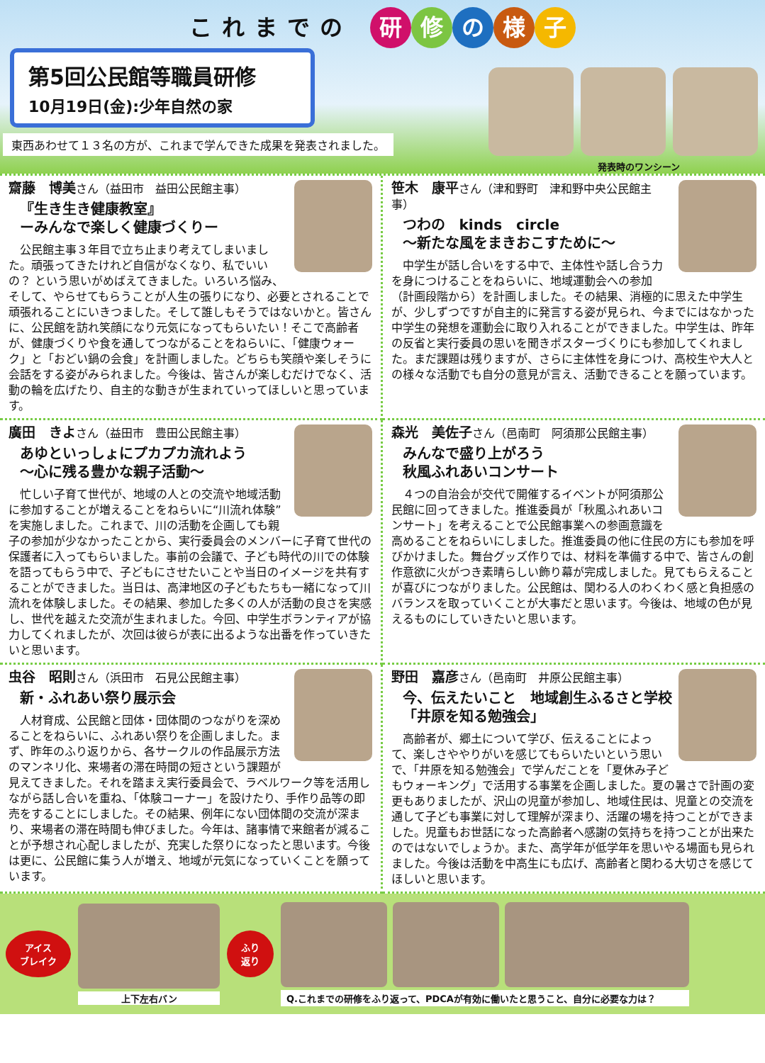これまでの 研修の様子
第5回公民館等職員研修
10月19日(金):少年自然の家
東西あわせて１３名の方が、これまで学んできた成果を発表されました。
発表時のワンシーン
齋藤　博美さん（益田市　益田公民館主事）
『生き生き健康教室』
ーみんなで楽しく健康づくりー
　公民館主事３年目で立ち止まり考えてしまいました。頑張ってきたけれど自信がなくなり、私でいいの？ という思いがめばえてきました。いろいろ悩み、そして、やらせてもらうことが人生の張りになり、必要とされることで頑張れることにいきつました。そして誰しもそうではないかと。皆さんに、公民館を訪れ笑顔になり元気になってもらいたい！そこで高齢者が、健康づくりや食を通してつながることをねらいに、「健康ウォーク」と「おどい鍋の会食」を計画しました。どちらも笑顔や楽しそうに会話をする姿がみられました。今後は、皆さんが楽しむだけでなく、活動の輪を広げたり、自主的な動きが生まれていってほしいと思っています。
笹木　康平さん（津和野町　津和野中央公民館主事）
つわの　kinds　circle
～新たな風をまきおこすために～
　中学生が話し合いをする中で、主体性や話し合う力を身につけることをねらいに、地域運動会への参加（計画段階から）を計画しました。その結果、消極的に思えた中学生が、少しずつですが自主的に発言する姿が見られ、今までにはなかった中学生の発想を運動会に取り入れることができました。中学生は、昨年の反省と実行委員の思いを聞きポスターづくりにも参加してくれました。まだ課題は残りますが、さらに主体性を身につけ、高校生や大人との様々な活動でも自分の意見が言え、活動できることを願っています。
廣田　きよさん（益田市　豊田公民館主事）
あゆといっしょにプカプカ流れよう
～心に残る豊かな親子活動～
　忙しい子育て世代が、地域の人との交流や地域活動に参加することが増えることをねらいに“川流れ体験”を実施しました。これまで、川の活動を企画しても親子の参加が少なかったことから、実行委員会のメンバーに子育て世代の保護者に入ってもらいました。事前の会議で、子ども時代の川での体験を語ってもらう中で、子どもにさせたいことや当日のイメージを共有することができました。当日は、高津地区の子どもたちも一緒になって川流れを体験しました。その結果、参加した多くの人が活動の良さを実感し、世代を越えた交流が生まれました。今回、中学生ボランティアが協力してくれましたが、次回は彼らが表に出るような出番を作っていきたいと思います。
森光　美佐子さん（邑南町　阿須那公民館主事）
みんなで盛り上がろう
秋風ふれあいコンサート
　４つの自治会が交代で開催するイベントが阿須那公民館に回ってきました。推進委員が「秋風ふれあいコンサート」を考えることで公民館事業への参画意識を高めることをねらいにしました。推進委員の他に住民の方にも参加を呼びかけました。舞台グッズ作りでは、材料を準備する中で、皆さんの創作意欲に火がつき素晴らしい飾り幕が完成しました。見てもらえることが喜びにつながりました。公民館は、関わる人のわくわく感と負担感のバランスを取っていくことが大事だと思います。今後は、地域の色が見えるものにしていきたいと思います。
虫谷　昭則さん（浜田市　石見公民館主事）
新・ふれあい祭り展示会
　人材育成、公民館と団体・団体間のつながりを深めることをねらいに、ふれあい祭りを企画しました。まず、昨年のふり返りから、各サークルの作品展示方法のマンネリ化、来場者の滞在時間の短さという課題が見えてきました。それを踏まえ実行委員会で、ラベルワーク等を活用しながら話し合いを重ね、「体験コーナー」を設けたり、手作り品等の即売をすることにしました。その結果、例年にない団体間の交流が深まり、来場者の滞在時間も伸びました。今年は、諸事情で来館者が減ることが予想され心配しましたが、充実した祭りになったと思います。今後は更に、公民館に集う人が増え、地域が元気になっていくことを願っています。
野田　嘉彦さん（邑南町　井原公民館主事）
今、伝えたいこと　地域創生ふるさと学校
「井原を知る勉強会」
　高齢者が、郷土について学び、伝えることによって、楽しさややりがいを感じてもらいたいという思いで、「井原を知る勉強会」で学んだことを「夏休み子どもウォーキング」で活用する事業を企画しました。夏の暑さで計画の変更もありましたが、沢山の児童が参加し、地域住民は、児童との交流を通して子ども事業に対して理解が深まり、活躍の場を持つことができました。児童もお世話になった高齢者へ感謝の気持ちを持つことが出来たのではないでしょうか。また、高学年が低学年を思いやる場面も見られました。今後は活動を中高生にも広げ、高齢者と関わる大切さを感じてほしいと思います。
アイス
ブレイク
上下左右バン
ふり
返り
Q.これまでの研修をふり返って、PDCAが有効に働いたと思うこと、自分に必要な力は？